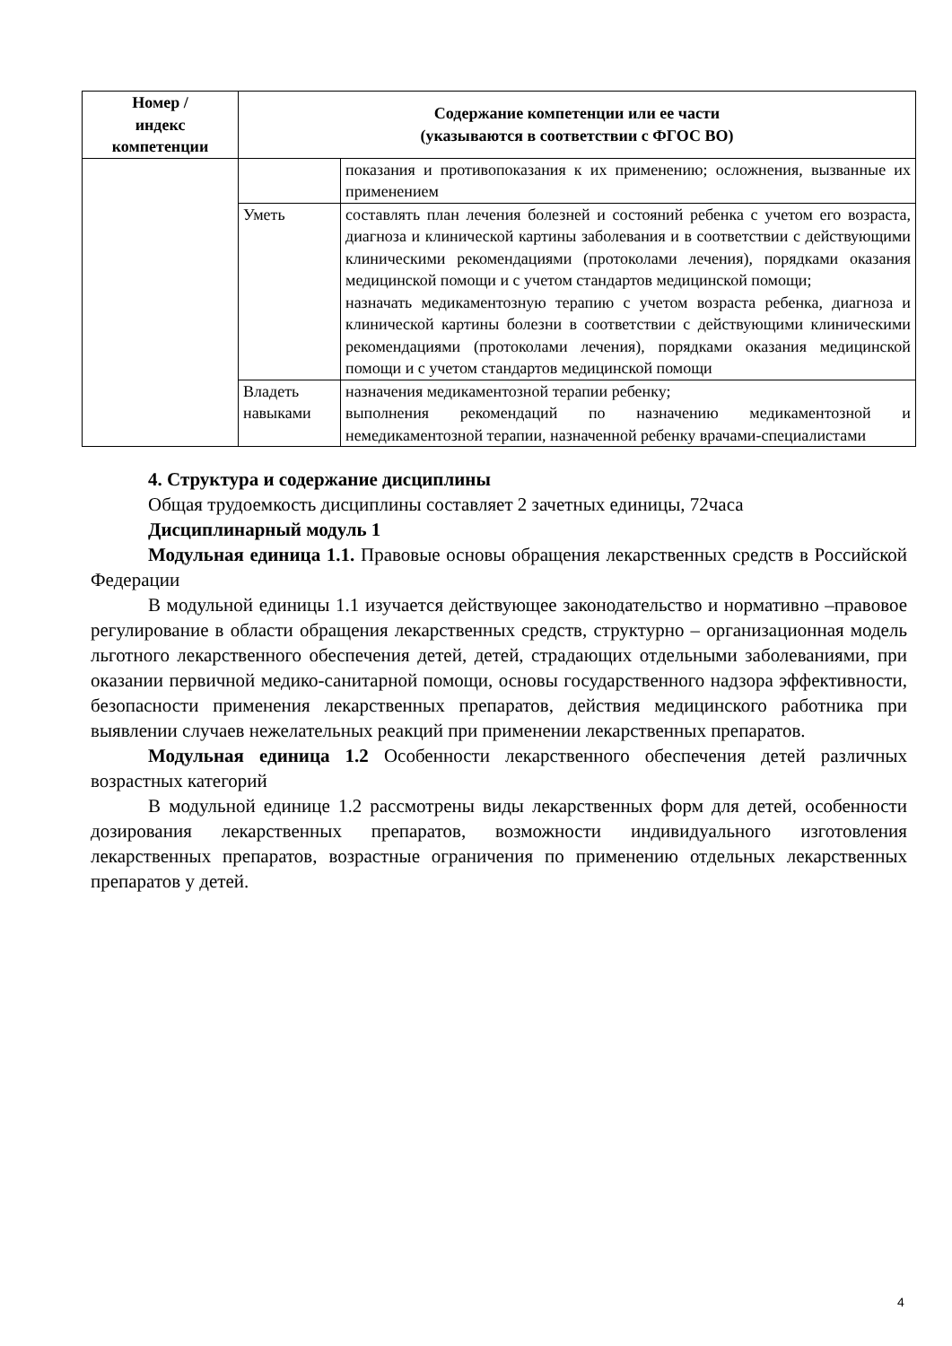| Номер / индекс компетенции | Содержание компетенции или ее части (указываются в соответствии с ФГОС ВО) | |
| --- | --- | --- |
| | | показания и противопоказания к их применению; осложнения, вызванные их применением |
| | Уметь | составлять план лечения болезней и состояний ребенка с учетом его возраста, диагноза и клинической картины заболевания и в соответствии с действующими клиническими рекомендациями (протоколами лечения), порядками оказания медицинской помощи и с учетом стандартов медицинской помощи; назначать медикаментозную терапию с учетом возраста ребенка, диагноза и клинической картины болезни в соответствии с действующими клиническими рекомендациями (протоколами лечения), порядками оказания медицинской помощи и с учетом стандартов медицинской помощи |
| | Владеть навыками | назначения медикаментозной терапии ребенку; выполнения рекомендаций по назначению медикаментозной и немедикаментозной терапии, назначенной ребенку врачами-специалистами |
4. Структура и содержание дисциплины
Общая трудоемкость дисциплины составляет 2 зачетных единицы, 72часа
Дисциплинарный модуль 1
Модульная единица 1.1. Правовые основы обращения лекарственных средств в Российской Федерации
В модульной единицы 1.1 изучается действующее законодательство и нормативно –правовое регулирование в области обращения лекарственных средств, структурно – организационная модель льготного лекарственного обеспечения детей, детей, страдающих отдельными заболеваниями, при оказании первичной медико-санитарной помощи, основы государственного надзора эффективности, безопасности применения лекарственных препаратов, действия медицинского работника при выявлении случаев нежелательных реакций при применении лекарственных препаратов.
Модульная единица 1.2 Особенности лекарственного обеспечения детей различных возрастных категорий
В модульной единице 1.2 рассмотрены виды лекарственных форм для детей, особенности дозирования лекарственных препаратов, возможности индивидуального изготовления лекарственных препаратов, возрастные ограничения по применению отдельных лекарственных препаратов у детей.
4